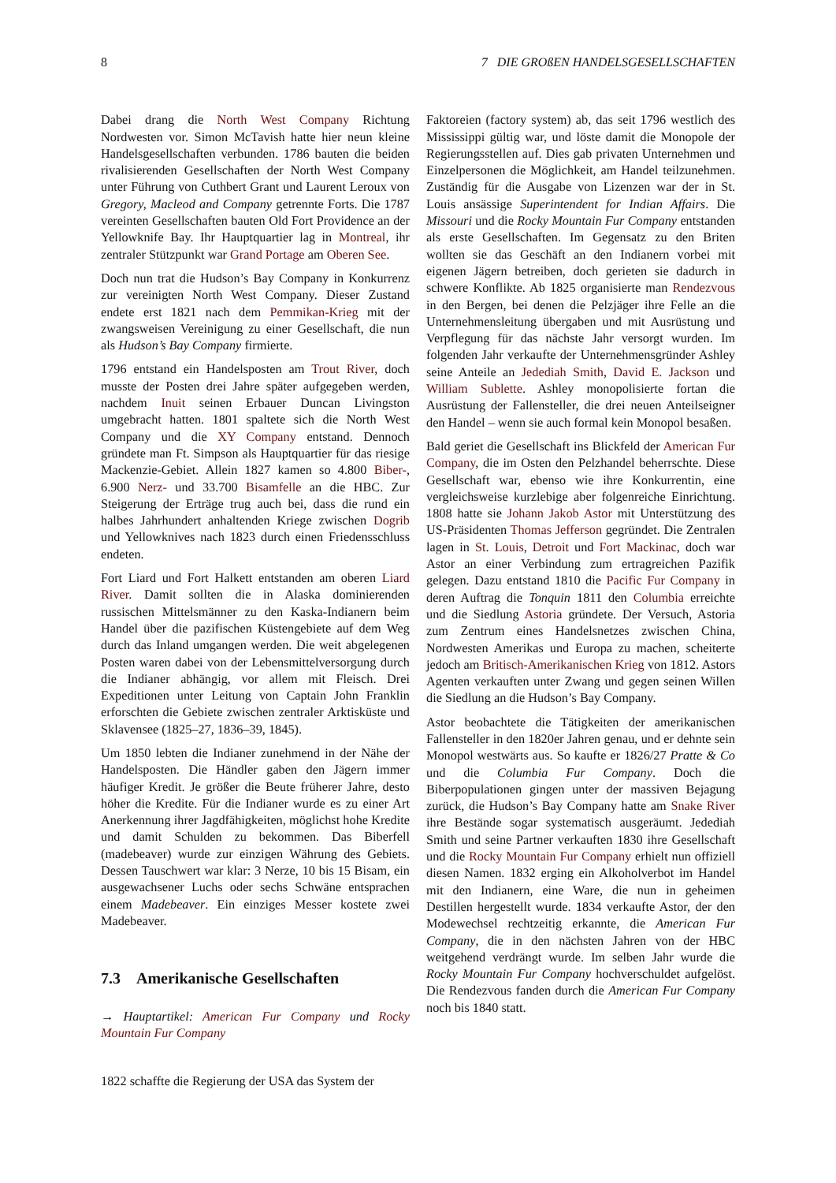8 7 DIE GROßEN HANDELSGESELLSCHAFTEN
Dabei drang die North West Company Richtung Nordwesten vor. Simon McTavish hatte hier neun kleine Handelsgesellschaften verbunden. 1786 bauten die beiden rivalisierenden Gesellschaften der North West Company unter Führung von Cuthbert Grant und Laurent Leroux von Gregory, Macleod and Company getrennte Forts. Die 1787 vereinten Gesellschaften bauten Old Fort Providence an der Yellowknife Bay. Ihr Hauptquartier lag in Montreal, ihr zentraler Stützpunkt war Grand Portage am Oberen See.
Doch nun trat die Hudson’s Bay Company in Konkurrenz zur vereinigten North West Company. Dieser Zustand endete erst 1821 nach dem Pemmikan-Krieg mit der zwangsweisen Vereinigung zu einer Gesellschaft, die nun als Hudson’s Bay Company firmierte.
1796 entstand ein Handelsposten am Trout River, doch musste der Posten drei Jahre später aufgegeben werden, nachdem Inuit seinen Erbauer Duncan Livingston umgebracht hatten. 1801 spaltete sich die North West Company und die XY Company entstand. Dennoch gründete man Ft. Simpson als Hauptquartier für das riesige Mackenzie-Gebiet. Allein 1827 kamen so 4.800 Biber-, 6.900 Nerz- und 33.700 Bisamfelle an die HBC. Zur Steigerung der Erträge trug auch bei, dass die rund ein halbes Jahrhundert anhaltenden Kriege zwischen Dogrib und Yellowknives nach 1823 durch einen Friedensschluss endeten.
Fort Liard und Fort Halkett entstanden am oberen Liard River. Damit sollten die in Alaska dominierenden russischen Mittelsmänner zu den Kaska-Indianern beim Handel über die pazifischen Küstengebiete auf dem Weg durch das Inland umgangen werden. Die weit abgelegenen Posten waren dabei von der Lebensmittelversorgung durch die Indianer abhängig, vor allem mit Fleisch. Drei Expeditionen unter Leitung von Captain John Franklin erforschten die Gebiete zwischen zentraler Arktisküste und Sklavensee (1825–27, 1836–39, 1845).
Um 1850 lebten die Indianer zunehmend in der Nähe der Handelsposten. Die Händler gaben den Jägern immer häufiger Kredit. Je größer die Beute früherer Jahre, desto höher die Kredite. Für die Indianer wurde es zu einer Art Anerkennung ihrer Jagdfähigkeiten, möglichst hohe Kredite und damit Schulden zu bekommen. Das Biberfell (madebeaver) wurde zur einzigen Währung des Gebiets. Dessen Tauschwert war klar: 3 Nerze, 10 bis 15 Bisam, ein ausgewachsener Luchs oder sechs Schwäne entsprachen einem Madebeaver. Ein einziges Messer kostete zwei Madebeaver.
7.3 Amerikanische Gesellschaften
→ Hauptartikel: American Fur Company und Rocky Mountain Fur Company
1822 schaffte die Regierung der USA das System der
Faktoreien (factory system) ab, das seit 1796 westlich des Mississippi gültig war, und löste damit die Monopole der Regierungsstellen auf. Dies gab privaten Unternehmen und Einzelpersonen die Möglichkeit, am Handel teilzunehmen. Zuständig für die Ausgabe von Lizenzen war der in St. Louis ansässige Superintendent for Indian Affairs. Die Missouri und die Rocky Mountain Fur Company entstanden als erste Gesellschaften. Im Gegensatz zu den Briten wollten sie das Geschäft an den Indianern vorbei mit eigenen Jägern betreiben, doch gerieten sie dadurch in schwere Konflikte. Ab 1825 organisierte man Rendezvous in den Bergen, bei denen die Pelzjäger ihre Felle an die Unternehmensleitung übergaben und mit Ausrüstung und Verpflegung für das nächste Jahr versorgt wurden. Im folgenden Jahr verkaufte der Unternehmensgründer Ashley seine Anteile an Jedediah Smith, David E. Jackson und William Sublette. Ashley monopolisierte fortan die Ausrüstung der Fallensteller, die drei neuen Anteilseigner den Handel – wenn sie auch formal kein Monopol besaßen.
Bald geriet die Gesellschaft ins Blickfeld der American Fur Company, die im Osten den Pelzhandel beherrschte. Diese Gesellschaft war, ebenso wie ihre Konkurrentin, eine vergleichsweise kurzlebige aber folgenreiche Einrichtung. 1808 hatte sie Johann Jakob Astor mit Unterstützung des US-Präsidenten Thomas Jefferson gegründet. Die Zentralen lagen in St. Louis, Detroit und Fort Mackinac, doch war Astor an einer Verbindung zum ertragreichen Pazifik gelegen. Dazu entstand 1810 die Pacific Fur Company in deren Auftrag die Tonquin 1811 den Columbia erreichte und die Siedlung Astoria gründete. Der Versuch, Astoria zum Zentrum eines Handelsnetzes zwischen China, Nordwesten Amerikas und Europa zu machen, scheiterte jedoch am Britisch-Amerikanischen Krieg von 1812. Astors Agenten verkauften unter Zwang und gegen seinen Willen die Siedlung an die Hudson’s Bay Company.
Astor beobachtete die Tätigkeiten der amerikanischen Fallensteller in den 1820er Jahren genau, und er dehnte sein Monopol westwärts aus. So kaufte er 1826/27 Pratte & Co und die Columbia Fur Company. Doch die Biberpopulationen gingen unter der massiven Bejagung zurück, die Hudson’s Bay Company hatte am Snake River ihre Bestände sogar systematisch ausgeräumt. Jedediah Smith und seine Partner verkauften 1830 ihre Gesellschaft und die Rocky Mountain Fur Company erhielt nun offiziell diesen Namen. 1832 erging ein Alkoholverbot im Handel mit den Indianern, eine Ware, die nun in geheimen Destillen hergestellt wurde. 1834 verkaufte Astor, der den Modewechsel rechtzeitig erkannte, die American Fur Company, die in den nächsten Jahren von der HBC weitgehend verdrängt wurde. Im selben Jahr wurde die Rocky Mountain Fur Company hochverschuldet aufgelöst. Die Rendezvous fanden durch die American Fur Company noch bis 1840 statt.